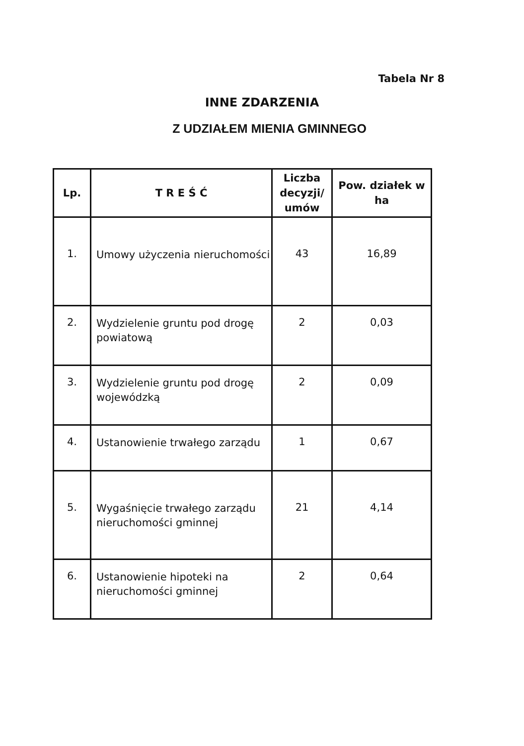Tabela Nr 8
INNE ZDARZENIA
Z UDZIAŁEM MIENIA GMINNEGO
| Lp. | T R E Ś Ć | Liczba decyzji/ umów | Pow. działek w ha |
| --- | --- | --- | --- |
| 1. | Umowy użyczenia nieruchomości | 43 | 16,89 |
| 2. | Wydzielenie gruntu pod drogę powiatową | 2 | 0,03 |
| 3. | Wydzielenie gruntu pod drogę wojewódzką | 2 | 0,09 |
| 4. | Ustanowienie trwałego zarządu | 1 | 0,67 |
| 5. | Wygaśnięcie trwałego zarządu nieruchomości gminnej | 21 | 4,14 |
| 6. | Ustanowienie hipoteki na nieruchomości gminnej | 2 | 0,64 |